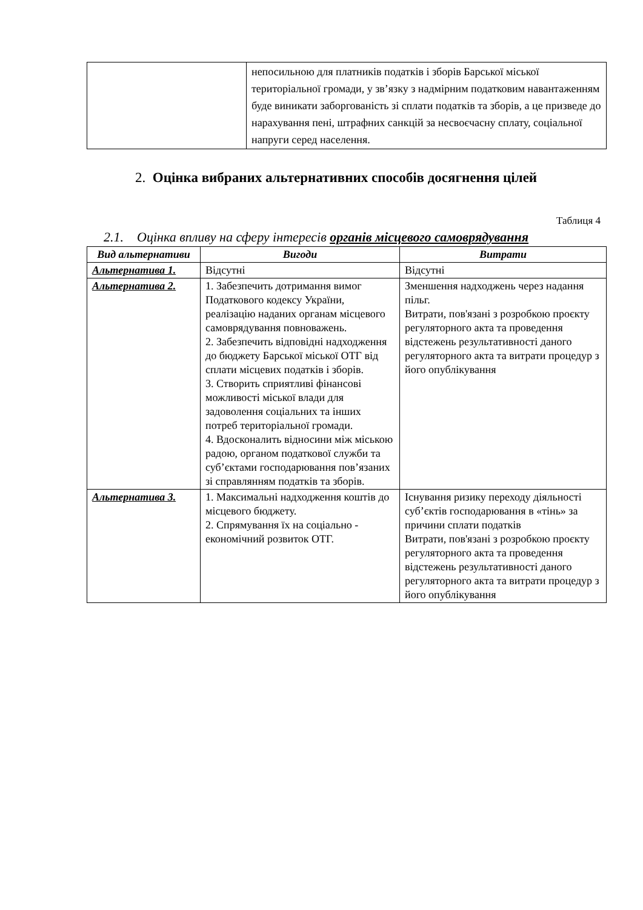| | непосильною для платників податків і зборів Барської міської територіальної громади, у зв’язку з надмірним податковим навантаженням буде виникати заборгованість зі сплати податків та зборів, а це призведе до нарахування пені, штрафних санкцій за несвоєчасну сплату, соціальної напруги серед населення. |
2. Оцінка вибраних альтернативних способів досягнення цілей
Таблиця 4
2.1. Оцінка впливу на сферу інтересів органів місцевого самоврядування
| Вид альтернативи | Вигоди | Витрати |
| --- | --- | --- |
| Альтернатива 1. | Відсутні | Відсутні |
| Альтернатива 2. | 1. Забезпечить дотримання вимог Податкового кодексу України, реалізацію наданих органам місцевого самоврядування повноважень. 2. Забезпечить відповідні надходження до бюджету Барської міської ОТГ від сплати місцевих податків і зборів. 3. Створить сприятливі фінансові можливості міської влади для задоволення соціальних та інших потреб територіальної громади. 4. Вдосконалить відносини між міською радою, органом податкової служби та суб’єктами господарювання пов’язаних зі справлянням податків та зборів. | Зменшення надходжень через надання пільг. Витрати, пов'язані з розробкою проєкту регуляторного акта та проведення відстежень результативності даного регуляторного акта та витрати процедур з його опублікування |
| Альтернатива 3. | 1. Максимальні надходження коштів до місцевого бюджету. 2. Спрямування їх на соціально - економічний розвиток ОТГ. | Існування ризику переходу діяльності суб’єктів господарювання в «тінь» за причини сплати податків Витрати, пов'язані з розробкою проєкту регуляторного акта та проведення відстежень результативності даного регуляторного акта та витрати процедур з його опублікування |